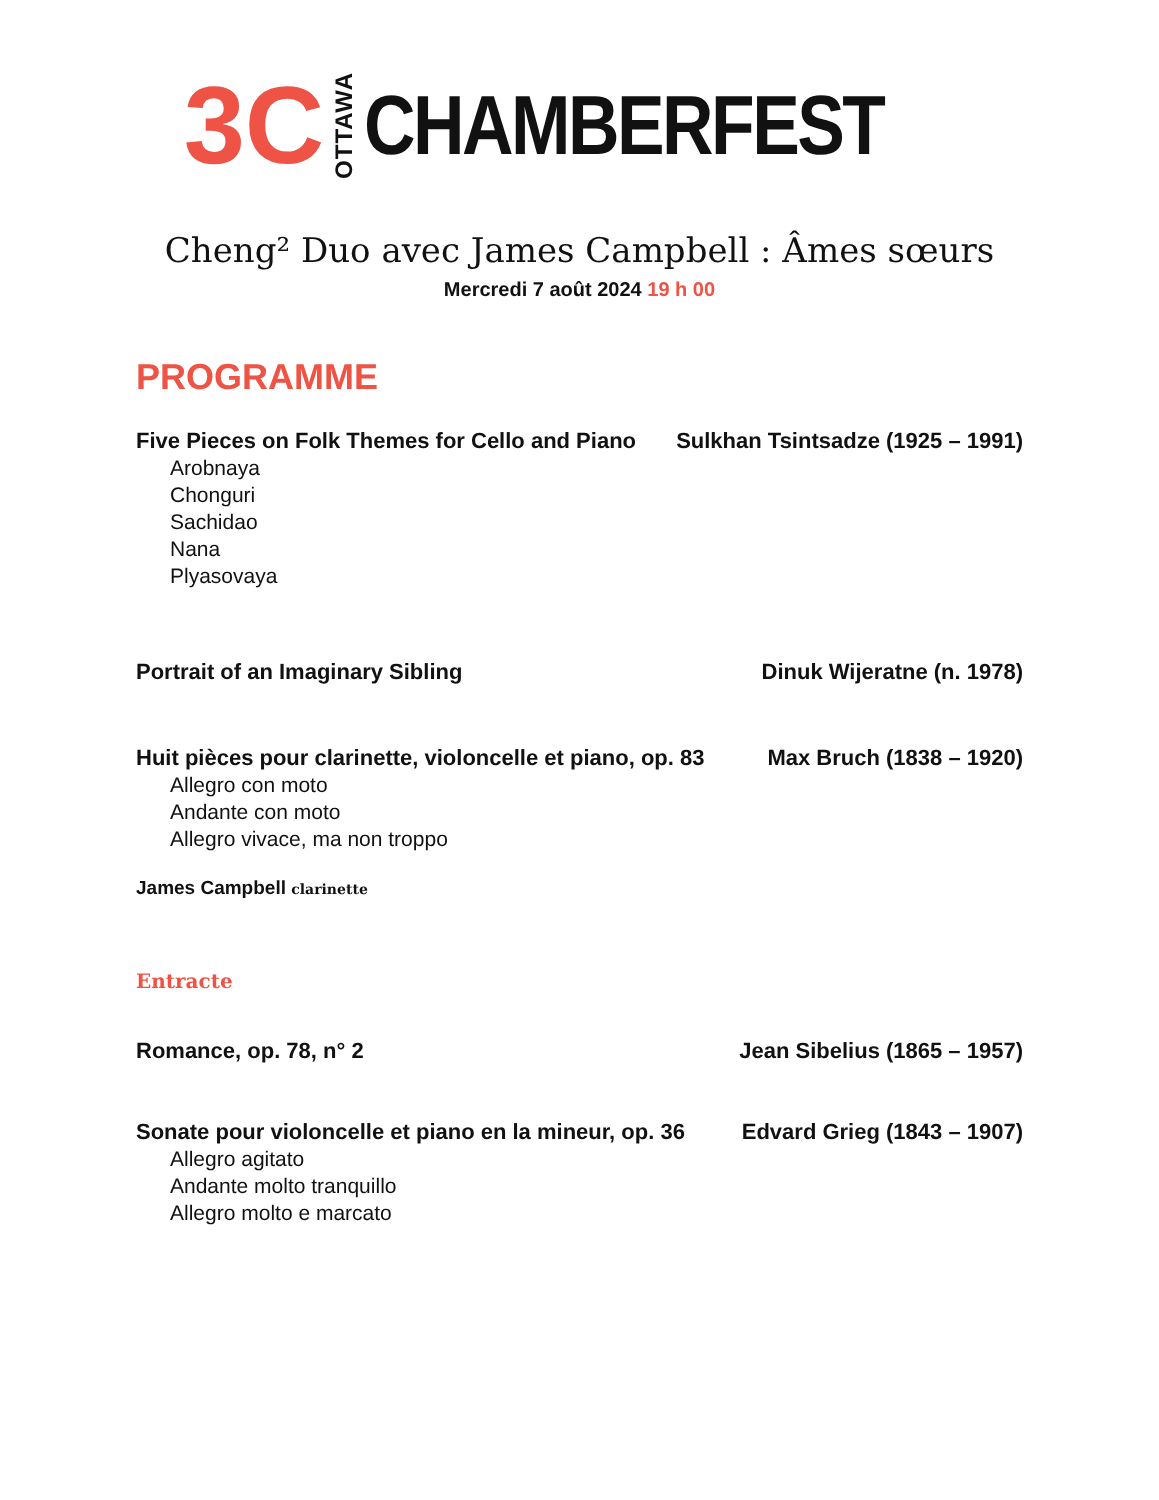3C OTTAWA CHAMBERFEST
Cheng² Duo avec James Campbell : Âmes sœurs
Mercredi 7 août 2024 19 h 00
PROGRAMME
Five Pieces on Folk Themes for Cello and Piano Sulkhan Tsintsadze (1925 – 1991)
Arobnaya
Chonguri
Sachidao
Nana
Plyasovaya
Portrait of an Imaginary Sibling Dinuk Wijeratne (n. 1978)
Huit pièces pour clarinette, violoncelle et piano, op. 83 Max Bruch (1838 – 1920)
Allegro con moto
Andante con moto
Allegro vivace, ma non troppo
James Campbell clarinette
Entracte
Romance, op. 78, n° 2 Jean Sibelius (1865 – 1957)
Sonate pour violoncelle et piano en la mineur, op. 36 Edvard Grieg (1843 – 1907)
Allegro agitato
Andante molto tranquillo
Allegro molto e marcato